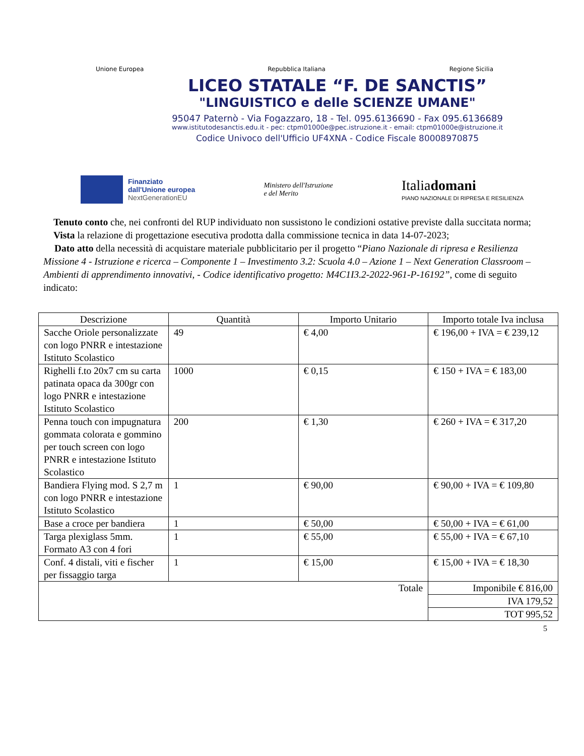Unione Europea Repubblica Italiana Regione Sicilia
LICEO STATALE “F. DE SANCTIS”
"LINGUISTICO e delle SCIENZE UMANE"
95047 Paternò - Via Fogazzaro, 18 - Tel. 095.6136690 - Fax 095.6136689
www.istitutodesanctis.edu.it - pec: ctpm01000e@pec.istruzione.it - email: ctpm01000e@istruzione.it
Codice Univoco dell'Ufficio UF4XNA - Codice Fiscale 80008970875
Finanziato
dall'Unione europea
NextGenerationEU
Ministero dell'Istruzione
e del Merito
Italiadomani
PIANO NAZIONALE DI RIPRESA E RESILIENZA
Tenuto conto che, nei confronti del RUP individuato non sussistono le condizioni ostative previste dalla succitata norma;
Vista la relazione di progettazione esecutiva prodotta dalla commissione tecnica in data 14-07-2023;
Dato atto della necessità di acquistare materiale pubblicitario per il progetto “Piano Nazionale di ripresa e Resilienza Missione 4 - Istruzione e ricerca – Componente 1 – Investimento 3.2: Scuola 4.0 – Azione 1 – Next Generation Classroom – Ambienti di apprendimento innovativi, - Codice identificativo progetto: M4C1I3.2-2022-961-P-16192”, come di seguito indicato:
| Descrizione | Quantità | Importo Unitario | Importo totale Iva inclusa |
| --- | --- | --- | --- |
| Sacche Oriole personalizzate con logo PNRR e intestazione Istituto Scolastico | 49 | € 4,00 | € 196,00 + IVA = € 239,12 |
| Righelli f.to 20x7 cm su carta patinata opaca da 300gr con logo PNRR e intestazione Istituto Scolastico | 1000 | € 0,15 | € 150 + IVA = € 183,00 |
| Penna touch con impugnatura gommata colorata e gommino per touch screen con logo PNRR e intestazione Istituto Scolastico | 200 | € 1,30 | € 260 + IVA = € 317,20 |
| Bandiera Flying mod. S 2,7 m con logo PNRR e intestazione Istituto Scolastico | 1 | € 90,00 | € 90,00 + IVA = € 109,80 |
| Base a croce per bandiera | 1 | € 50,00 | € 50,00 + IVA = € 61,00 |
| Targa plexiglass 5mm. Formato A3 con 4 fori | 1 | € 55,00 | € 55,00 + IVA = € 67,10 |
| Conf. 4 distali, viti e fischer per fissaggio targa | 1 | € 15,00 | € 15,00 + IVA = € 18,30 |
| Totale | | | Imponibile € 816,00 |
| | | | IVA 179,52 |
| | | | TOT 995,52 |
5